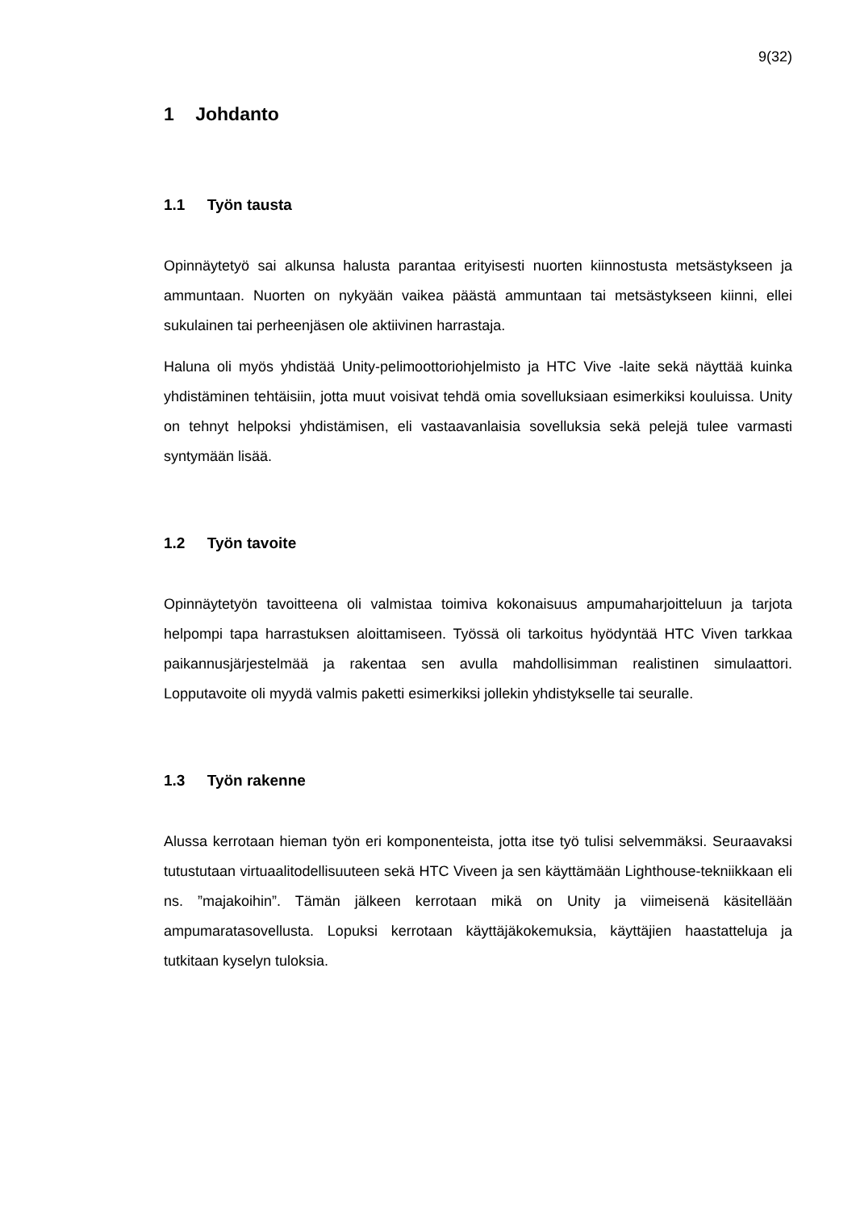9(32)
1 Johdanto
1.1 Työn tausta
Opinnäytetyö sai alkunsa halusta parantaa erityisesti nuorten kiinnostusta metsästykseen ja ammuntaan. Nuorten on nykyään vaikea päästä ammuntaan tai metsästykseen kiinni, ellei sukulainen tai perheenjäsen ole aktiivinen harrastaja.
Haluna oli myös yhdistää Unity-pelimoottoriohjelmisto ja HTC Vive -laite sekä näyttää kuinka yhdistäminen tehtäisiin, jotta muut voisivat tehdä omia sovelluksiaan esimerkiksi kouluissa. Unity on tehnyt helpoksi yhdistämisen, eli vastaavanlaisia sovelluksia sekä pelejä tulee varmasti syntymään lisää.
1.2 Työn tavoite
Opinnäytetyön tavoitteena oli valmistaa toimiva kokonaisuus ampumaharjoitteluun ja tarjota helpompi tapa harrastuksen aloittamiseen. Työssä oli tarkoitus hyödyntää HTC Viven tarkkaa paikannusjärjestelmää ja rakentaa sen avulla mahdollisimman realistinen simulaattori. Lopputavoite oli myydä valmis paketti esimerkiksi jollekin yhdistykselle tai seuralle.
1.3 Työn rakenne
Alussa kerrotaan hieman työn eri komponenteista, jotta itse työ tulisi selvemmäksi. Seuraavaksi tutustutaan virtuaalitodellisuuteen sekä HTC Viveen ja sen käyttämään Lighthouse-tekniikkaan eli ns. ”majakoihin”. Tämän jälkeen kerrotaan mikä on Unity ja viimeisenä käsitellään ampumaratasovellusta. Lopuksi kerrotaan käyttäjäkokemuksia, käyttäjien haastatteluja ja tutkitaan kyselyn tuloksia.